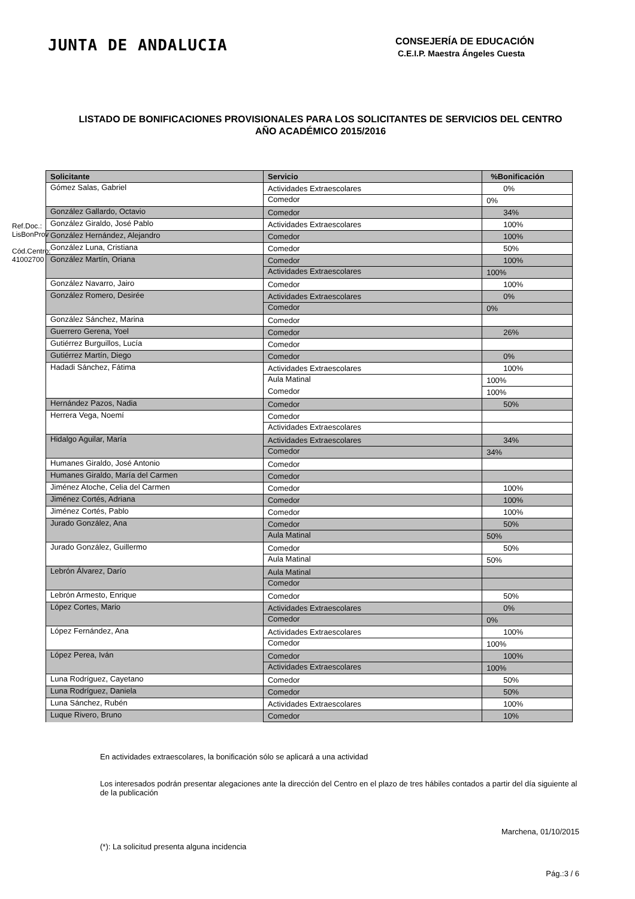Ref.Doc.: LisBonProv
Cód.Centro: 41002700
JUNTA DE ANDALUCIA
CONSEJERÍA DE EDUCACIÓN
C.E.I.P. Maestra Ángeles Cuesta
LISTADO DE BONIFICACIONES PROVISIONALES PARA LOS SOLICITANTES DE SERVICIOS DEL CENTRO
AÑO ACADÉMICO 2015/2016
| Solicitante | Servicio | %Bonificación |
| --- | --- | --- |
| Gómez Salas, Gabriel | Actividades Extraescolares | 0% |
| | Comedor | 0% |
| González Gallardo, Octavio | Comedor | 34% |
| González Giraldo, José Pablo | Actividades Extraescolares | 100% |
| González Hernández, Alejandro | Comedor | 100% |
| González Luna, Cristiana | Comedor | 50% |
| González Martín, Oriana | Comedor | 100% |
| | Actividades Extraescolares | 100% |
| González Navarro, Jairo | Comedor | 100% |
| González Romero, Desirée | Actividades Extraescolares | 0% |
| | Comedor | 0% |
| González Sánchez, Marina | Comedor | |
| Guerrero Gerena, Yoel | Comedor | 26% |
| Gutiérrez Burguillos, Lucía | Comedor | |
| Gutiérrez Martín, Diego | Comedor | 0% |
| Hadadi Sánchez, Fátima | Actividades Extraescolares | 100% |
| | Aula Matinal | 100% |
| | Comedor | 100% |
| Hernández Pazos, Nadia | Comedor | 50% |
| Herrera Vega, Noemí | Comedor | |
| | Actividades Extraescolares | |
| Hidalgo Aguilar, María | Actividades Extraescolares | 34% |
| | Comedor | 34% |
| Humanes Giraldo, José Antonio | Comedor | |
| Humanes Giraldo, María del Carmen | Comedor | |
| Jiménez Atoche, Celia del Carmen | Comedor | 100% |
| Jiménez Cortés, Adriana | Comedor | 100% |
| Jiménez Cortés, Pablo | Comedor | 100% |
| Jurado González, Ana | Comedor | 50% |
| | Aula Matinal | 50% |
| Jurado González, Guillermo | Comedor | 50% |
| | Aula Matinal | 50% |
| Lebrón Álvarez, Darío | Aula Matinal | |
| | Comedor | |
| Lebrón Armesto, Enrique | Comedor | 50% |
| López Cortes, Mario | Actividades Extraescolares | 0% |
| | Comedor | 0% |
| López Fernández, Ana | Actividades Extraescolares | 100% |
| | Comedor | 100% |
| López Perea, Iván | Comedor | 100% |
| | Actividades Extraescolares | 100% |
| Luna Rodríguez, Cayetano | Comedor | 50% |
| Luna Rodríguez, Daniela | Comedor | 50% |
| Luna Sánchez, Rubén | Actividades Extraescolares | 100% |
| Luque Rivero, Bruno | Comedor | 10% |
En actividades extraescolares, la bonificación sólo se aplicará a una actividad
Los interesados podrán presentar alegaciones ante la dirección del Centro en el plazo de tres hábiles contados a partir del día siguiente al de la publicación
Marchena, 01/10/2015
(*): La solicitud presenta alguna incidencia
Pág.:3 / 6